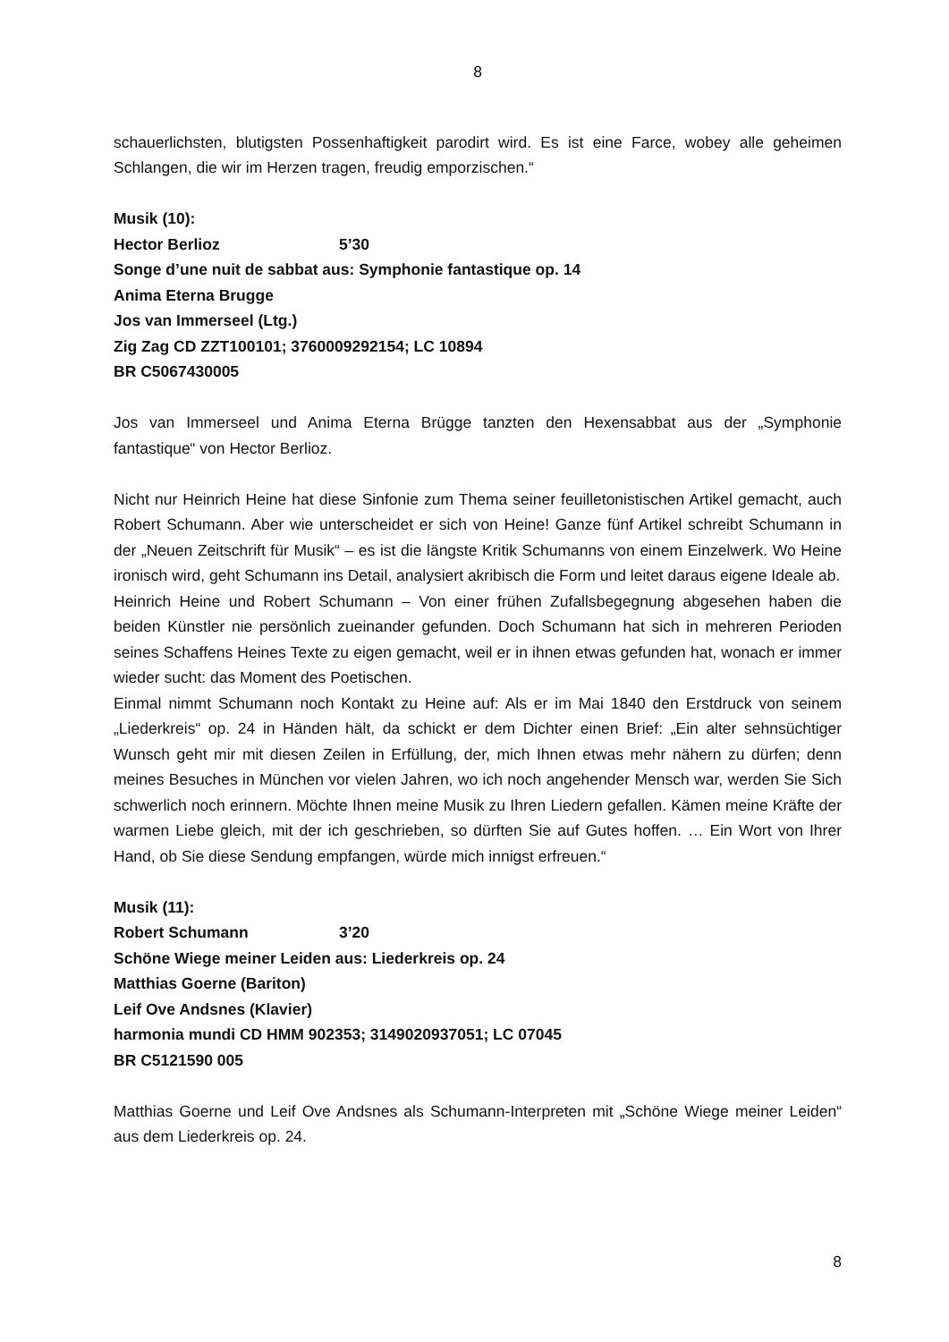8
schauerlichsten, blutigsten Possenhaftigkeit parodirt wird. Es ist eine Farce, wobey alle geheimen Schlangen, die wir im Herzen tragen, freudig emporzischen.“
Musik (10):
Hector Berlioz 5’30
Songe d’une nuit de sabbat aus: Symphonie fantastique op. 14
Anima Eterna Brugge
Jos van Immerseel (Ltg.)
Zig Zag CD ZZT100101; 3760009292154; LC 10894
BR C5067430005
Jos van Immerseel und Anima Eterna Brügge tanzten den Hexensabbat aus der „Symphonie fantastique“ von Hector Berlioz.
Nicht nur Heinrich Heine hat diese Sinfonie zum Thema seiner feuilletonistischen Artikel gemacht, auch Robert Schumann. Aber wie unterscheidet er sich von Heine! Ganze fünf Artikel schreibt Schumann in der „Neuen Zeitschrift für Musik“ – es ist die längste Kritik Schumanns von einem Einzelwerk. Wo Heine ironisch wird, geht Schumann ins Detail, analysiert akribisch die Form und leitet daraus eigene Ideale ab.
Heinrich Heine und Robert Schumann – Von einer frühen Zufallsbegegnung abgesehen haben die beiden Künstler nie persönlich zueinander gefunden. Doch Schumann hat sich in mehreren Perioden seines Schaffens Heines Texte zu eigen gemacht, weil er in ihnen etwas gefunden hat, wonach er immer wieder sucht: das Moment des Poetischen.
Einmal nimmt Schumann noch Kontakt zu Heine auf: Als er im Mai 1840 den Erstdruck von seinem „Liederkreis“ op. 24 in Händen hält, da schickt er dem Dichter einen Brief: „Ein alter sehnsüchtiger Wunsch geht mir mit diesen Zeilen in Erfüllung, der, mich Ihnen etwas mehr nähern zu dürfen; denn meines Besuches in München vor vielen Jahren, wo ich noch angehender Mensch war, werden Sie Sich schwerlich noch erinnern. Möchte Ihnen meine Musik zu Ihren Liedern gefallen. Kämen meine Kräfte der warmen Liebe gleich, mit der ich geschrieben, so dürften Sie auf Gutes hoffen. … Ein Wort von Ihrer Hand, ob Sie diese Sendung empfangen, würde mich innigst erfreuen.“
Musik (11):
Robert Schumann 3’20
Schöne Wiege meiner Leiden aus: Liederkreis op. 24
Matthias Goerne (Bariton)
Leif Ove Andsnes (Klavier)
harmonia mundi CD HMM 902353; 3149020937051; LC 07045
BR C5121590 005
Matthias Goerne und Leif Ove Andsnes als Schumann-Interpreten mit „Schöne Wiege meiner Leiden“ aus dem Liederkreis op. 24.
8